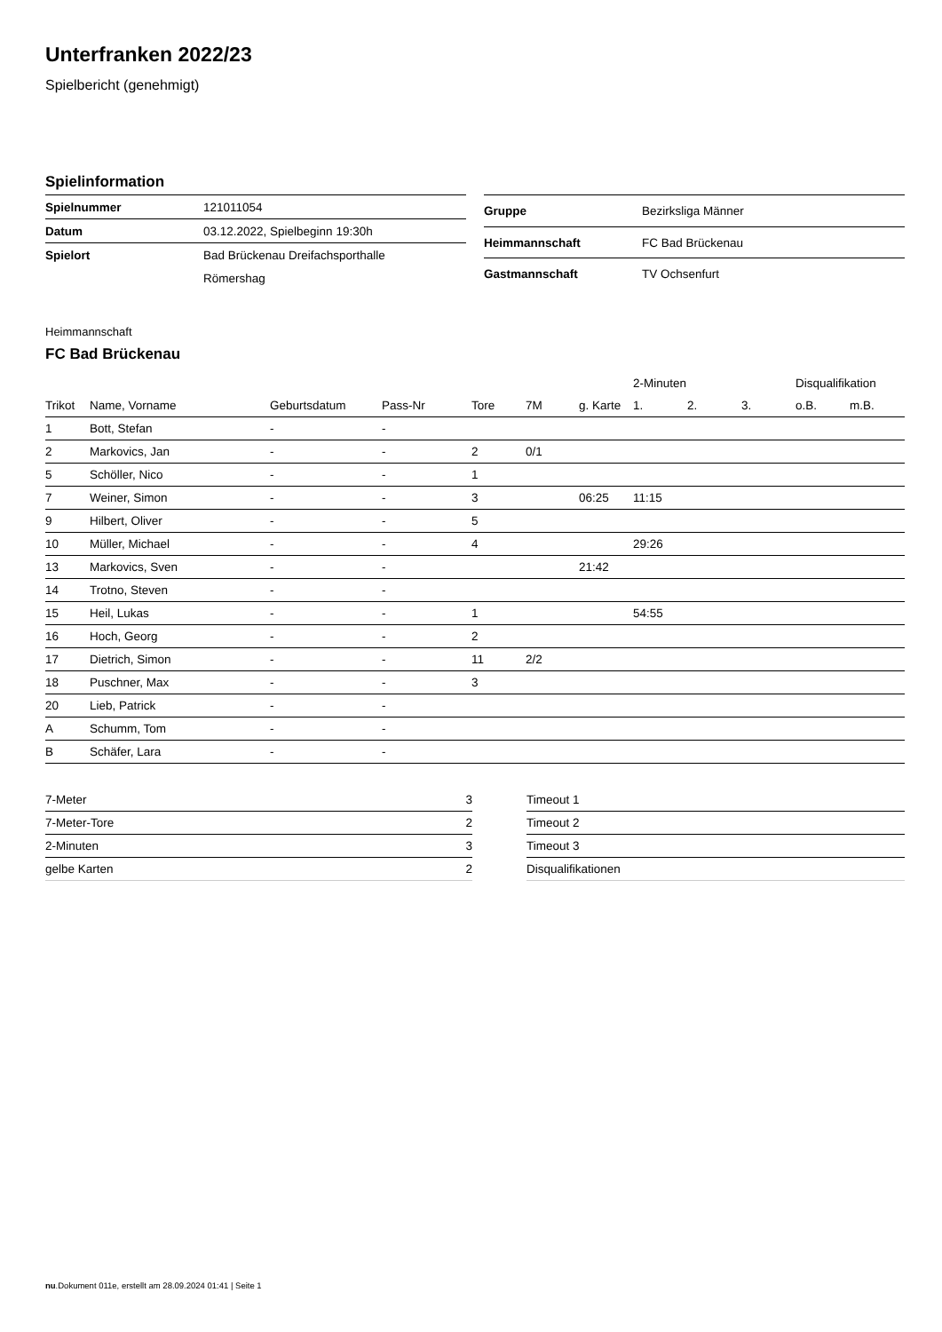Unterfranken 2022/23
Spielbericht (genehmigt)
Spielinformation
| Spielnummer | 121011054 |
| Datum | 03.12.2022, Spielbeginn 19:30h |
| Spielort | Bad Brückenau Dreifachsporthalle |
| | Römershag |
| Gruppe | Bezirksliga Männer |
| Heimmannschaft | FC Bad Brückenau |
| Gastmannschaft | TV Ochsenfurt |
Heimmannschaft
FC Bad Brückenau
| | | | | | | | 2-Minuten | | | Disqualifikation | |
| --- | --- | --- | --- | --- | --- | --- | --- | --- | --- | --- | --- |
| Trikot | Name, Vorname | Geburtsdatum | Pass-Nr | Tore | 7M | g. Karte | 1. | 2. | 3. | o.B. | m.B. |
| 1 | Bott, Stefan | - | - | | | | | | | | |
| 2 | Markovics, Jan | - | - | 2 | 0/1 | | | | | | |
| 5 | Schöller, Nico | - | - | 1 | | | | | | | |
| 7 | Weiner, Simon | - | - | 3 | | 06:25 | 11:15 | | | | |
| 9 | Hilbert, Oliver | - | - | 5 | | | | | | | |
| 10 | Müller, Michael | - | - | 4 | | | 29:26 | | | | |
| 13 | Markovics, Sven | - | - | | | 21:42 | | | | | |
| 14 | Trotno, Steven | - | - | | | | | | | | |
| 15 | Heil, Lukas | - | - | 1 | | | 54:55 | | | | |
| 16 | Hoch, Georg | - | - | 2 | | | | | | | |
| 17 | Dietrich, Simon | - | - | 11 | 2/2 | | | | | | |
| 18 | Puschner, Max | - | - | 3 | | | | | | | |
| 20 | Lieb, Patrick | - | - | | | | | | | | |
| A | Schumm, Tom | - | - | | | | | | | | |
| B | Schäfer, Lara | - | - | | | | | | | | |
| 7-Meter | 3 |
| 7-Meter-Tore | 2 |
| 2-Minuten | 3 |
| gelbe Karten | 2 |
| Timeout 1 |
| Timeout 2 |
| Timeout 3 |
| Disqualifikationen |
nu.Dokument 011e, erstellt am 28.09.2024 01:41 | Seite 1